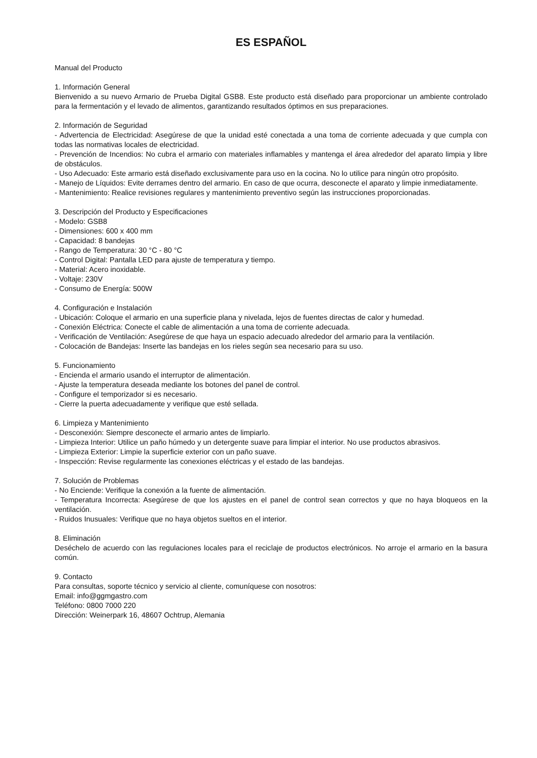ES ESPAÑOL
Manual del Producto
1. Información General
Bienvenido a su nuevo Armario de Prueba Digital GSB8. Este producto está diseñado para proporcionar un ambiente controlado para la fermentación y el levado de alimentos, garantizando resultados óptimos en sus preparaciones.
2. Información de Seguridad
- Advertencia de Electricidad: Asegúrese de que la unidad esté conectada a una toma de corriente adecuada y que cumpla con todas las normativas locales de electricidad.
- Prevención de Incendios: No cubra el armario con materiales inflamables y mantenga el área alrededor del aparato limpia y libre de obstáculos.
- Uso Adecuado: Este armario está diseñado exclusivamente para uso en la cocina. No lo utilice para ningún otro propósito.
- Manejo de Líquidos: Evite derrames dentro del armario. En caso de que ocurra, desconecte el aparato y limpie inmediatamente.
- Mantenimiento: Realice revisiones regulares y mantenimiento preventivo según las instrucciones proporcionadas.
3. Descripción del Producto y Especificaciones
- Modelo: GSB8
- Dimensiones: 600 x 400 mm
- Capacidad: 8 bandejas
- Rango de Temperatura: 30 °C - 80 °C
- Control Digital: Pantalla LED para ajuste de temperatura y tiempo.
- Material: Acero inoxidable.
- Voltaje: 230V
- Consumo de Energía: 500W
4. Configuración e Instalación
- Ubicación: Coloque el armario en una superficie plana y nivelada, lejos de fuentes directas de calor y humedad.
- Conexión Eléctrica: Conecte el cable de alimentación a una toma de corriente adecuada.
- Verificación de Ventilación: Asegúrese de que haya un espacio adecuado alrededor del armario para la ventilación.
- Colocación de Bandejas: Inserte las bandejas en los rieles según sea necesario para su uso.
5. Funcionamiento
- Encienda el armario usando el interruptor de alimentación.
- Ajuste la temperatura deseada mediante los botones del panel de control.
- Configure el temporizador si es necesario.
- Cierre la puerta adecuadamente y verifique que esté sellada.
6. Limpieza y Mantenimiento
- Desconexión: Siempre desconecte el armario antes de limpiarlo.
- Limpieza Interior: Utilice un paño húmedo y un detergente suave para limpiar el interior. No use productos abrasivos.
- Limpieza Exterior: Limpie la superficie exterior con un paño suave.
- Inspección: Revise regularmente las conexiones eléctricas y el estado de las bandejas.
7. Solución de Problemas
- No Enciende: Verifique la conexión a la fuente de alimentación.
- Temperatura Incorrecta: Asegúrese de que los ajustes en el panel de control sean correctos y que no haya bloqueos en la ventilación.
- Ruidos Inusuales: Verifique que no haya objetos sueltos en el interior.
8. Eliminación
Deséchelo de acuerdo con las regulaciones locales para el reciclaje de productos electrónicos. No arroje el armario en la basura común.
9. Contacto
Para consultas, soporte técnico y servicio al cliente, comuníquese con nosotros:
Email: info@ggmgastro.com
Teléfono: 0800 7000 220
Dirección: Weinerpark 16, 48607 Ochtrup, Alemania